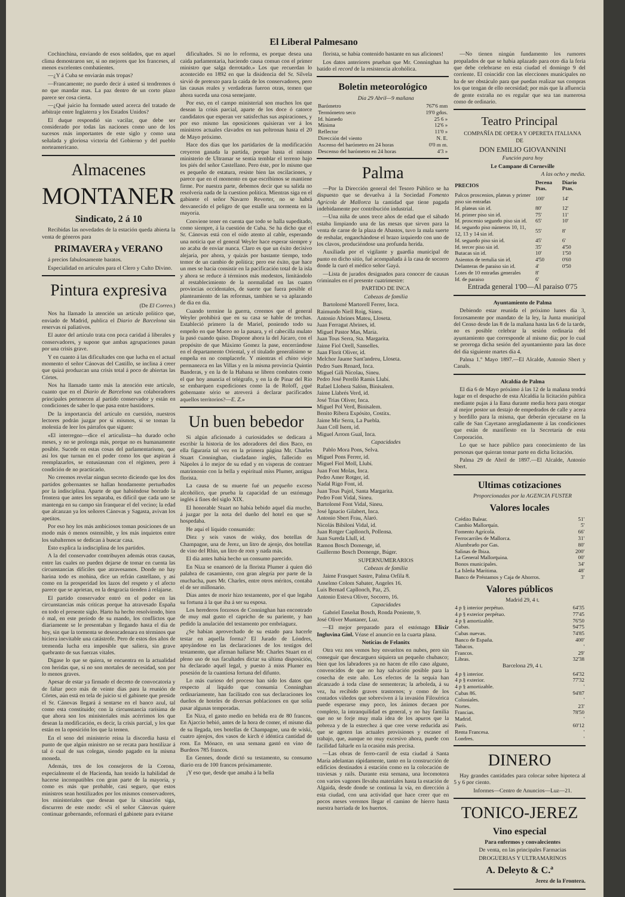El Liberal Palmesano
Cochinchina, enviando de esos soldados, que en aquel clima demostraron ser, si no mejores que los franceses, al menos excelentes combatientes.
—¿Y á Cuba se enviarán más tropas?
—Francamente; no puedo decir á usted si tendremos ó no que mandar mas. La paz dentro de un corto plazo parece ser cosa cierta.
—¿Qué juicio ha formado usted acerca del tratado de arbitraje entre Inglaterra y los Estados Unidos?
El duque respondió sin vacilar, que debe ser considerado por todas las naciones como uno de los sucesos más importantes de este siglo y como una señalada y gloriosa victoria del Gobierno y del pueblo norteamericano.
Almacenes
MONTANER
Sindicato, 2 á 10
Recibidas las novedades de la estación queda abierta la venta de géneros para
PRIMAVERA y VERANO
á precios fabulosamente baratos.
Especialidad en artículos para el Clero y Culto Divino.
Pintura expresiva
(De El Correo.)
Nos ha llamado la atención un artículo político que, enviado de Madrid, publica el Diario de Barcelona sin reservas ni paliativos.
El autor del artículo trata con poca caridad á liberales y conservadores, y supone que ambas agrupaciones pasan por una crisis grave.
Y en cuanto á las dificultades con que lucha en el actual momento el señor Cánovas del Castillo, se inclina á creer que quizá produzcan una crisis total á poco de abiertas las Córtes.
Nos ha llamado tanto más la atención este artículo, cuanto que en el Diario de Barcelona sus colaboradores principales pertenecen al partido conservador y están en condiciones de saber lo que pasa entre bastidores.
De la importancia del artículo en cuestión, nuestros lectores podrán juzgar por sí mismos, si se toman la molestia de leer los párrafos que siguen:
«El interregno—dice el articulista—ha durado ocho meses, y no se prolonga más, porque no es humanamente posible. Sucede en estas cosas del parlamentarismo, que así los que turnan en el poder como los que aspiran á reemplazarlos, se entusiasman con el régimen, pero á condición de no practicarlo.
No creemos revelar ningun secreto diciendo que los dos partidos gobernantes se hallan hondamente perturbados por la indisciplina. Aparte de que habiéndose borrado la frontera que antes los separaba, es difícil que cada uno se mantenga en su campo sin franquear el del vecino; la edad que alcanzan ya los señores Cánovas y Sagasta, avivan los apetitos.
Por eso hoy los más ambiciosos toman posiciones de un modo más ó menos ostensible, y los más inquietos entre los subalternos se dedican á buscar casa.
Esto explica la indisciplina de los partidos.
A la del conservador contribuyen además otras causas, entre las cuales no pueden dejarse de tomar en cuenta las circunstancias difíciles que atravesamos. Donde no hay harina todo es mohína, dice un refrán castellano, y así como en la prosperidad los lazos del respeto y el afecto parece que se aprietan, en la desgracia tienden á relajarse.
El partido conservador entró en el poder en las circunstancias más críticas porque ha atravesado España en todo el presente siglo. Harto ha hecho resolviendo, bien ó mal, en este período de su mando, los conflictos que diariamente se le presentaban y llegando hasta el día de hoy, sin que la tormenta se desencadenara en términos que hiciera inevitable una catástrofe. Pero de estos dos años de tremenda lucha era imposible que saliera, sin grave quebranto de sus fuerzas vitales.
Dígase lo que se quiera, se encuentra en la actualidad con heridas que, si no son mortales de necesidad, son por lo menos graves.
Apesar de estar ya firmado el decreto de convocatoria y de faltar poco más de veinte días para la reunión de Córtes, aún está en tela de juicio si el gabinete que preside el Sr. Cánovas llegará á sentarse en el banco azul, tal como esta constituido; con la circunstancia rarísima de que ahora son los ministeriales más acérrimos los que desean la modificación, es decir, la crisis parcial, y los que están en la oposición los que la temen.
En el seno del ministerio reina la discordia hasta el punto de que algún ministro no se recata para hostilizar á tal ó cual de sus colegas, siendo pagado en la misma moneda.
Además, tres de los consejeros de la Corona, especialmente el de Hacienda, han tenido la habilidad de hacerse incompatibles con gran parte de la mayoría, y como es más que probable, casi seguro, que estos ministros sean hostilizados por los mismos conservadores, los ministeriales que desean que la situación siga, discurren de este modo: «Si el señor Cánovas quiere continuar gobernando, reformará el gabinete para evitarse
dificultades. Si no lo reforma, es porque desea una caida parlamentaria, haciendo causa comun con el primer ministro que salga derrotado.» Los que recuerdan lo acontecido en 1892 en que la disidencia del Sr. Silvela sirvió de pretexto para la caida de los conservadores, pero las causas reales y verdaderas fueron otras, temen que ahora suceda una cosa semejante.
Por eso, en el campo ministerial son muchos los que desean la crisis parcial, aparte de los doce ó catorce candidatos que esperan ver satisfechas sus aspiraciones, y por eso mismo las oposiciones quisieran ver á los ministros actuales clavados en sus poltronas hasta el 20 de Mayo próximo.
Hace dos días que los partidarios de la modificación creyeron ganada la partida, porque hasta el mismo ministerio de Ultramar se sentía temblar el terreno bajo los piés del señor Castellano. Pero éste, por lo mismo que es pequeño de estatura, resiste bien las oscilaciones, y parece que en el momento en que escribimos se mantiene firme. Por nuestra parte, debemos decir que su salida no resolvería nada de la cuestion política. Mientras siga en el gabinete el señor Navarro Reverter, no se habrá desvanecido el peligro de que estalle una tormenta en la mayoría.
Conviene tener en cuenta que todo se halla supeditado, como siempre, á la cuestión de Cuba. Se ha dicho que el Sr. Cánovas está con el oído atento al cable, esperando una noticia que el general Weyler hace esperar siempre y no acaba de enviar nunca. Claro es que un éxito decisivo alejaría, por ahora, y quizás por bastante tiempo, todo temor de un cambio de política; pero ese éxito, que hace un mes se hacía consistir en la pacificación total de la isla y ahora se reduce á términos más modestos, limitándolo al restablecimiento de la normalidad en las cuatro provincias occidentales, de suerte que fuera posible el planteamiento de las reformas, tambien se va aplazando de dia en dia.
Cuando termine la guerra, creemos que el general Weyler prohibirá que en su casa se hable de trochas. Estableció primero la de Mariel, poniendo todo su empeño en que Maceo no la pasara, y el cabecilla mulato la pasó cuando quiso. Dispone ahora la del Júcaro, con el propósito de que Máximo Gomez la pase, encerrándose en el departamento Oriental, y el titulado generalísimo se empeña en no complacerle. Y mientras el chino viejo permanezca en las Villas y en la misma provincia Quintin Banderas, y en la de la Habana se libren combates como el que hoy anuncia el telégrafo, y en la de Pinar del Río se embarquen expediciones como la de Roloff, ¿qué gobernante sério se atreverá á declarar pacificados aquellos territorios?—E. Z.»
Un buen bebedor
Si algún aficionado á curiosidades se dedicara á escribir la historia de los adoradores del dios Baco, en ella figuraría tal vez en la primera página Mr. Charles Stuart Conninghan, ciudadano inglés, fallecido en Nápoles á lo mejor de su edad y en vísperas de contraer matrimonio con la bella y espiritual miss Plumer, antigua florista.
La causa de su muerte fué un pequeño exceso alcohólico, que prueba la capacidad de un estómago inglés á fines del siglo XIX.
El honorable Stuart no había bebido aquel día mucho, á juzgar por la nota del dueño del hotel en que se hospedaba.
He aquí el líquido consumido:
Diez y seis vasos de wisky, dos botellas de Champagne, una de Jerez, un litro de ajenjo, dos botellas de vino del Rhin, un litro de rom y nada más.
El día antes había hecho un consumo parecido.
En Niza se enamoró de la florista Plumer á quien dió palabra de casamiento, con gran alegría por parte de la muchacha, pues Mr. Charles, entre otros méritos, contaba el de ser millonario.
Días antes de morir hizo testamento, por el que legaba su fortuna á la que iba á ser su esposa.
Los herederos forzosos de Conninghan han encontrado de muy mal gusto el capricho de su pariente, y han pedido la anulación del testamento por embriaguez.
¿Se habían aprovechado de su estado para hacerle testar en aquella forma? El Jurado de Lóndres, apoyándose en las declaraciones de los testigos del testamento, que afirman hallarse Mr. Charles Stuart en el pleno uso de sus facultades dictar su última disposición, ha declarado aquél legal, y puesto á miss Plumer en posesión de la cuantiosa fortuna del difunto.
Lo más curioso del proceso han sido los datos que respecto al líquido que consumia Conninghan ordinariamente, han facilitado con sus declaraciones los dueños de hoteles de diversas poblaciones en que solía pasar algunas temporadas.
En Niza, el gasto medio en bebida era de 80 francos. En Ajaccio bebió, antes de la hora de comer, el mismo día de su llegada, tres botellas de Champagne, una de wiski, cuatro ajenjos, dos vasos de kirch é idéntica cantidad de rom. En Mónaco, en una semana gastó en vino de Burdeos 785 francos.
En Gennes, donde dictó su testamento, su consumo diario era de 100 francos próximamente.
¡Y eso que, desde que amaba á la bella
florista, se había contenido bastante en sus aficiones!
Los datos anteriores prueban que Mr. Conninghan ha batido el record de la resistencia alcohólica.
Boletin meteorológico
Día 29 Abril—9 mañana
| Barómetro | 767'6 mm |
| Termómetro seco | 19'0 gdos. |
| Id. húmedo | 25 6 » |
| Mínima | 12'6 » |
| Reflector | 11'0 » |
| Dirección del viento | N. E. |
| Ascenso del barómetro en 24 horas | 0'0 m m. |
| Descenso del barómetro en 24 horas | 4'3 » |
Palma
—Por la Dirección general del Tesoro Público se ha dispuesto que se devuelva á la Sociedad Fomento Agrícola de Mallorca la cantidad que tiene pagada indebidamente por contribución industrial.
—Una niña de unos trece años de edad que el sábado estaba limpiando una de las mesas que sirven para la venta de carne de la plaza de Abastos, tuvo la mala suerte de resbalar, enganchándose el brazo izquierdo con uno de los clavos, produciéndose una profunda herida.
Auxiliada por el vigilante y guardia municipal de punto en dicho sitio, fué acompañada á la casa de socorro donde la curó el médico señor Gayá.
—Lista de jurados designados para conocer de causas criminales en el presente cuatrimestre:
PARTIDO DE INCA
Cabezas de familia
Bartolomé Martorell Ferrer, Inca.
Raimundo Niell Roig, Sineu.
Antonio Abrines Mateu, Lloseta.
Juan Ferragut Abrines, id.
Miguel Pastor Mas, María.
Juan Tous Serra, Sta. Margarita.
Jaime Fiol Orell, Sanselles.
Juan Florit Oliver, id.
Melchor Jaume Sant'andreu, Lloseta.
Pedro Sues Renard, Inca.
Miguel Gili Nicolau, Sineu.
Pedro José Perelló Ramis Llubí.
Rafael Llobera Salóm, Binisalem.
Jaime Llabrés Verd, id.
José Trias Oliver, Inca.
Miguel Pol Verd, Binisalem.
Benito Ribera Expósito, Costitx.
Jaime Mir Serra, La Puebla.
Juan Coll Isern, id.
Miguel Arrom Gual, Inca.
Capacidades
Pablo Mora Pons, Selva.
Miguel Pons Ferrer, id.
Miguel Fiol Moll, Llubí.
Juan Font Molas, Inca.
Pedro Amer Rotger, id.
Nadal Rigo Font, id.
Juan Tous Pujol, Santa Margarita.
Pedro Font Vidal, Sineu.
Bartolomé Font Vidal, Sineu.
José Ignacio Gilabert, Inca.
Antonio Sbert Frau, Alaró.
Nicolás Bibiloni Vidal, id.
Juan Rotger Capllonch, Pollensa.
Juan Sureda Llull, id.
Ramon Bosch Domenge, id.
Guillermo Bosch Domenge, Búger.
SUPERNUMERARIOS
Cabezas de familia
Jaime Frasquet Sastre, Palma Orfila 8.
Anselmo Colom Sabater, Angeles 16.
Luis Bernad Capllonch, Paz, 25.
Antonio Esteva Oliver, Socorro, 16.
Capacidades
Gabriel Enseñat Bosch, Ronda Poniente, 9.
José Oliver Muntaner, Luz.
—El mejor preparado para el estómago Elixir Ingluvina Giol. Véase el anuncio en la cuarta plana.
Noticias de Felanitx
Otra vez nos vemos hoy envueltos en nubes, pero sin conseguir que descarguen siquiera un pequeño chubasco; bien que los labradores ya no hacen de ello caso alguno, convencidos de que no hay salvación posible para la cosecha de este año. Los efectos de la sequía han alcanzado á toda clase de sementeras; la arboleda, á su vez, ha recibido graves trastornos; y como de los contados viñedos que sobreviven á la invasión Filoxérica puede esperarse muy poco, los ánimos decaen por completo, la intranquilidad es general, y no hay familia que no se forje muy mala idea de los apuros que la pobreza y de la estrechez á que cree verse reducida así que se agoten las actuales provisiones y escasee el trabajo, que, aunque no muy excesivo ahora, puede con facilidad faltarle en la ocasión más precisa.
—Las obras de ferro-carril de esta ciudad á Santa María adelantan rápidamente, tanto en la construcción de edificios destinados á estación como en la colocación de traviesas y rails. Durante esta semana, una locomotora con varios vagones llevaba materiales hasta la estación de Algaida, desde donde se continua la vía, en dirección á esta ciudad, con una actividad que hace creer que en pocos meses veremos llegar el camino de hierro hasta nuestra barriada de los huertos.
—No tienen ningún fundamento los rumores propalados de que se había aplazado para otro día la feria que debe celebrarse en esta ciudad el domingo 9 del corriente. El coincidir con las elecciones municipales no ha de ser obstáculo para que puedan realizar sus compras los que tengan de ello necesidad; por más que la afluencia de gente extraña no es regular que sea tan numerosa como de ordinario.
Teatro Principal
COMPAÑÍA DE OPERA Y OPERETA ITALIANA DE
DON EMILIO GIOVANNINI
Función para hoy
Le Campane di Corneville
A las ocho y media.
| PRECIOS | Decena Ptas. | Diario Ptas. |
| --- | --- | --- |
| Palcos proscenios, plateas y primer piso sin entradas | 100' | 14' |
| Id. plateas sin id. | 80' | 12' |
| Id. primer piso sin id. | 75' | 11' |
| Id. proscenio segundo piso sin id. | 65' | 10' |
| Id. segundo piso números 10, 11, 12, 13 y 14 sin id. | 55' | 8' |
| Id. segundo piso sin id. | 45' | 6' |
| Id. tercer piso sin id. | 35' | 4'50 |
| Butacas sin id. | 10' | 1'50 |
| Asientos de tertulia sin id. | 4'50 | 0'60 |
| Delanteras de paraiso sin id. | 4' | 0'50 |
| Lotes de 10 entradas generales | 8' | |
| Id. de paraiso | 6' | |
Entrada general 1'00—Al paraiso 0'75
Ayuntamiento de Palma
Debiendo estar reunida el próximo lunes día 3, forzosamente por mandato de la ley, la Junta municipal del Censo desde las 8 de la mañana hasta las 6 de la tarde, no es posible celebrar la sesión ordinaria del ayuntamiento que corresponde al mismo día; por lo cual se prorroga dicha sesión del ayuntamiento para las doce del día siguiente martes día 4.
Palma 1.º Mayo 1897.—El Alcalde, Antonio Sbert y Canals.
Alcaldía de Palma
El día 6 de Mayo próximo á las 12 de la mañana tendrá lugar en el despacho de esta Alcaldía la licitación pública mediante pujas á la llana durante media hora para otorgar al mejor postor un destajo de empedrados de calle y acera y bordillo para la misma, que deberán ejecutarse en la calle de San Cayetano arregladamente á las condiciones que están de manifiesto en la Secretaría de esta Corporación.
Lo que se hace público para conocimiento de las personas que quieran tomar parte en dicha licitación.
Palma 29 de Abril de 1897.—El Alcalde, Antonio Sbert.
Ultimas cotizaciones
Proporcionadas por la AGENCIA FUSTER
Valores locales
| Crédito Balear. | 51' |
| Cambio Mallorquín. | 5' |
| Fomento Agrícola. | 66' |
| Ferrocarriles de Mallorca. | 31' |
| Alumbrado por Gas. | 80' |
| Salinas de Ibiza. | 200' |
| La General Mallorquina. | 00' |
| Bonos municipales. | 34' |
| La Isleña Marítima. | 48' |
| Banco de Préstamos y Caja de Ahorros. | 3' |
Valores públicos
Madrid 29, 4 t.
| 4 p § interior perpétuo. | 64'35 |
| 4 p § exterior perpétuo. | 77'45 |
| 4 p § amortizable. | 76'50 |
| Cubas. | 94'75 |
| Cubas nuevas. | 74'85 |
| Banco de España. | 400' |
| Tabacos. | ' |
| Francos. | 29' |
| Libras. | 32'38 |
Barcelona 29, 4 t.
| 4 p § interior. | 64'32 |
| 4 p § exterior. | 77'32 |
| 4 p § amortizable. | ' |
| Cubas 86. | 94'87 |
| Coloniales. | ' |
| Nortes. | 23' |
| Francias. | 78'50 |
| Madrid. | ' |
| París. | 60'12 |
| Renta Francesa. | ' |
| Londres. | ' |
DINERO
Hay grandes cantidades para colocar sobre hipoteca al 5 y 6 por ciento.
Informes—Centro de Anuncios—Luz—21.
TONICO-JEREZ
Vino especial
Para enfermos y convalecientes
De venta, en las principales Farmacias
DROGUERIAS Y ULTRAMARINOS
A. Deleyto & C.ª
Jerez de la Frontera.